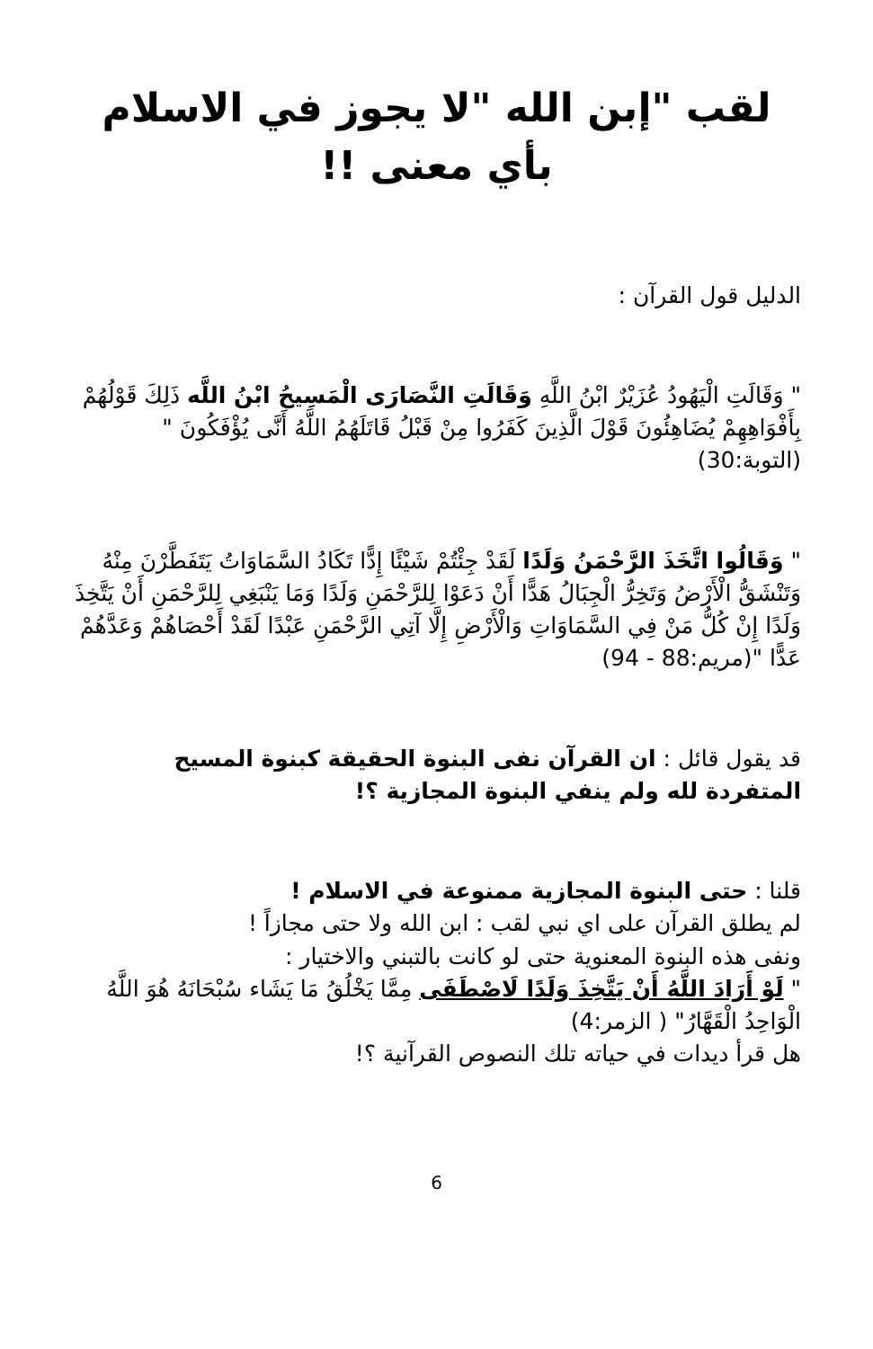لقب "إبن الله "لا يجوز في الاسلام بأي معنى !!
الدليل قول القرآن :
" وَقَالَتِ الْيَهُودُ عُزَيْرٌ ابْنُ اللَّهِ وَقَالَتِ النَّصَارَى الْمَسِيحُ ابْنُ اللَّه ذَلِكَ قَوْلُهُمْ بِأَفْوَاهِهِمْ يُضَاهِئُونَ قَوْلَ الَّذِينَ كَفَرُوا مِنْ قَبْلُ قَاتَلَهُمُ اللَّهُ أَنَّى يُؤْفَكُونَ " (التوبة:30)
" وَقَالُوا اتَّخَذَ الرَّحْمَنُ وَلَدًا لَقَدْ جِئْتُمْ شَيْئًا إِدًّا تَكَادُ السَّمَاوَاتُ يَتَفَطَّرْنَ مِنْهُ وَتَنْشَقُّ الْأَرْضُ وَتَخِرُّ الْجِبَالُ هَدًّا أَنْ دَعَوْا لِلرَّحْمَنِ وَلَدًا وَمَا يَنْبَغِي لِلرَّحْمَنِ أَنْ يَتَّخِذَ وَلَدًا إِنْ كُلُّ مَنْ فِي السَّمَاوَاتِ وَالْأَرْضِ إِلَّا آتِي الرَّحْمَنِ عَبْدًا لَقَدْ أَحْصَاهُمْ وَعَدَّهُمْ عَدًّا "(مريم:88 - 94)
قد يقول قائل : ان القرآن نفى البنوة الحقيقة كبنوة المسيح المتفردة لله ولم ينفي البنوة المجازية ؟!
قلنا : حتى البنوة المجازية ممنوعة في الاسلام !
لم يطلق القرآن على اي نبي لقب : ابن الله ولا حتى مجازاً !
ونفى هذه البنوة المعنوية حتى لو كانت بالتبني والاختيار :
" لَوْ أَرَادَ اللَّهُ أَنْ يَتَّخِذَ وَلَدًا لَاصْطَفَى مِمَّا يَخْلُقُ مَا يَشَاء سُبْحَانَهُ هُوَ اللَّهُ الْوَاحِدُ الْقَهَّارُ" ( الزمر:4)
هل قرأ ديدات في حياته تلك النصوص القرآنية ؟!
6